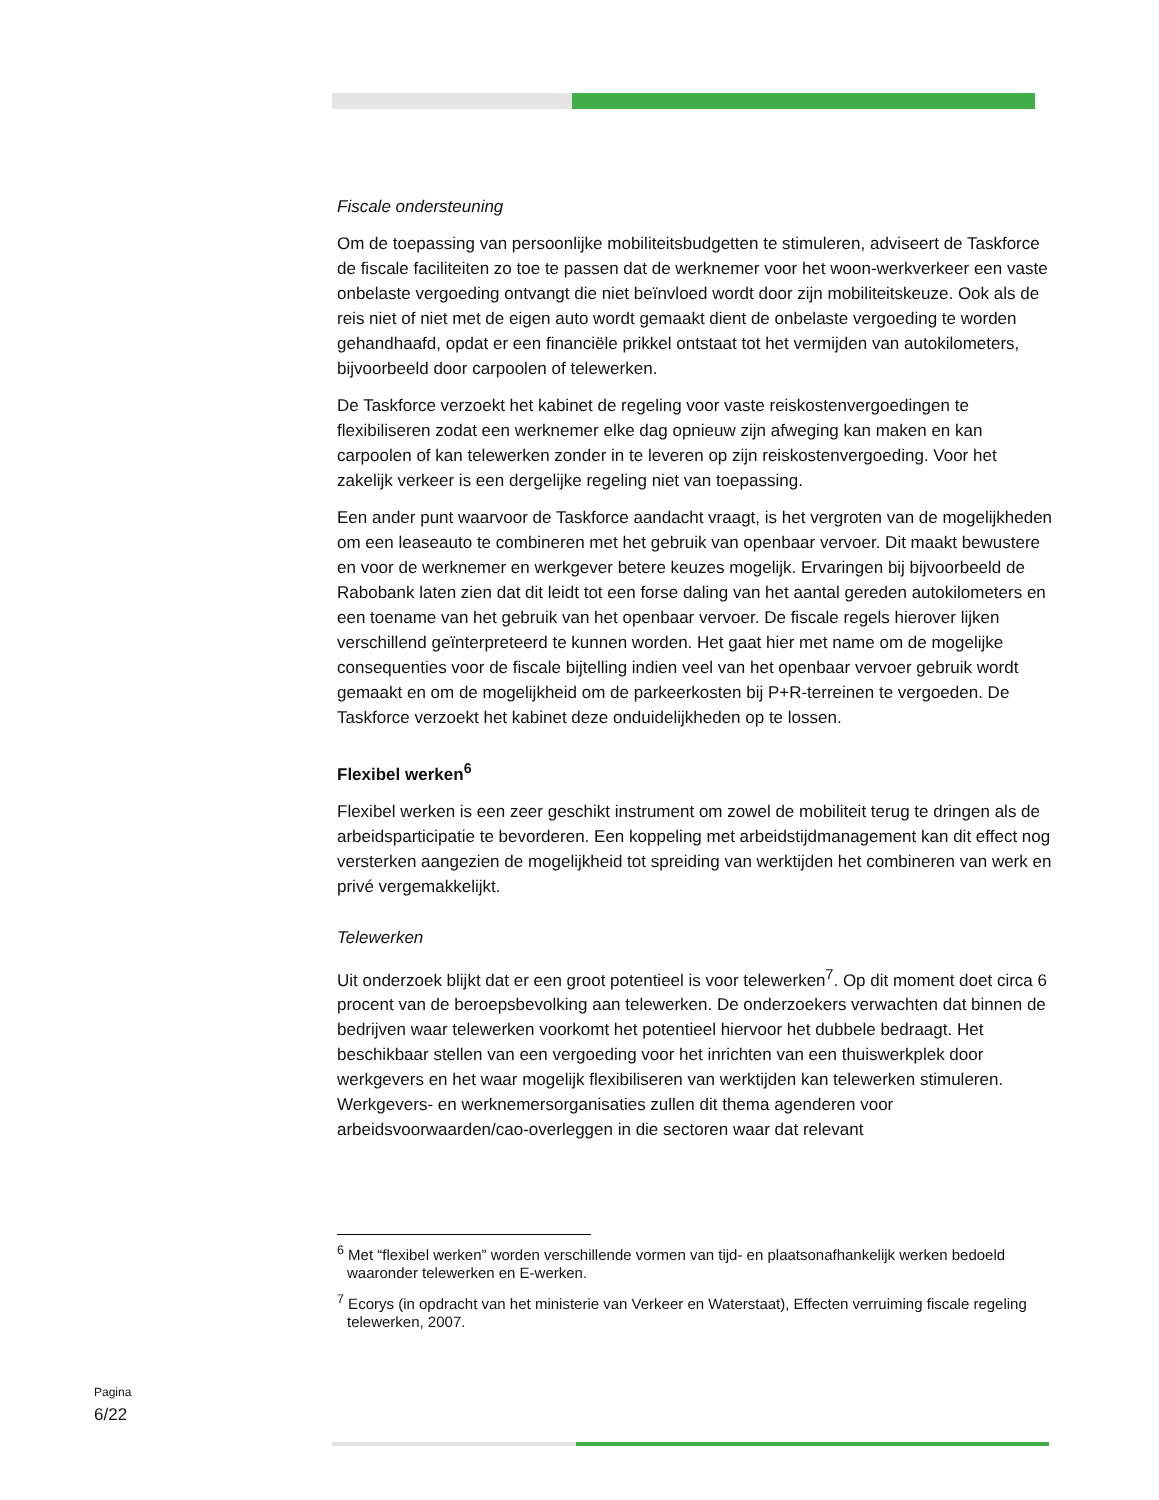Fiscale ondersteuning
Om de toepassing van persoonlijke mobiliteitsbudgetten te stimuleren, adviseert de Taskforce de fiscale faciliteiten zo toe te passen dat de werknemer voor het woon-werkverkeer een vaste onbelaste vergoeding ontvangt die niet beïnvloed wordt door zijn mobiliteitskeuze. Ook als de reis niet of niet met de eigen auto wordt gemaakt dient de onbelaste vergoeding te worden gehandhaafd, opdat er een financiële prikkel ontstaat tot het vermijden van autokilometers, bijvoorbeeld door carpoolen of telewerken.
De Taskforce verzoekt het kabinet de regeling voor vaste reiskostenvergoedingen te flexibiliseren zodat een werknemer elke dag opnieuw zijn afweging kan maken en kan carpoolen of kan telewerken zonder in te leveren op zijn reiskostenvergoeding. Voor het zakelijk verkeer is een dergelijke regeling niet van toepassing.
Een ander punt waarvoor de Taskforce aandacht vraagt, is het vergroten van de mogelijkheden om een leaseauto te combineren met het gebruik van openbaar vervoer. Dit maakt bewustere en voor de werknemer en werkgever betere keuzes mogelijk. Ervaringen bij bijvoorbeeld de Rabobank laten zien dat dit leidt tot een forse daling van het aantal gereden autokilometers en een toename van het gebruik van het openbaar vervoer. De fiscale regels hierover lijken verschillend geïnterpreteerd te kunnen worden. Het gaat hier met name om de mogelijke consequenties voor de fiscale bijtelling indien veel van het openbaar vervoer gebruik wordt gemaakt en om de mogelijkheid om de parkeerkosten bij P+R-terreinen te vergoeden. De Taskforce verzoekt het kabinet deze onduidelijkheden op te lossen.
Flexibel werken<sup>6</sup>
Flexibel werken is een zeer geschikt instrument om zowel de mobiliteit terug te dringen als de arbeidsparticipatie te bevorderen. Een koppeling met arbeidstijdmanagement kan dit effect nog versterken aangezien de mogelijkheid tot spreiding van werktijden het combineren van werk en privé vergemakkelijkt.
Telewerken
Uit onderzoek blijkt dat er een groot potentieel is voor telewerken<sup>7</sup>. Op dit moment doet circa 6 procent van de beroepsbevolking aan telewerken. De onderzoekers verwachten dat binnen de bedrijven waar telewerken voorkomt het potentieel hiervoor het dubbele bedraagt. Het beschikbaar stellen van een vergoeding voor het inrichten van een thuiswerkplek door werkgevers en het waar mogelijk flexibiliseren van werktijden kan telewerken stimuleren. Werkgevers- en werknemersorganisaties zullen dit thema agenderen voor arbeidsvoorwaarden/cao-overleggen in die sectoren waar dat relevant
<sup>6</sup> Met “flexibel werken” worden verschillende vormen van tijd- en plaatsonafhankelijk werken bedoeld waaronder telewerken en E-werken.
<sup>7</sup> Ecorys (in opdracht van het ministerie van Verkeer en Waterstaat), Effecten verruiming fiscale regeling telewerken, 2007.
Pagina
6/22